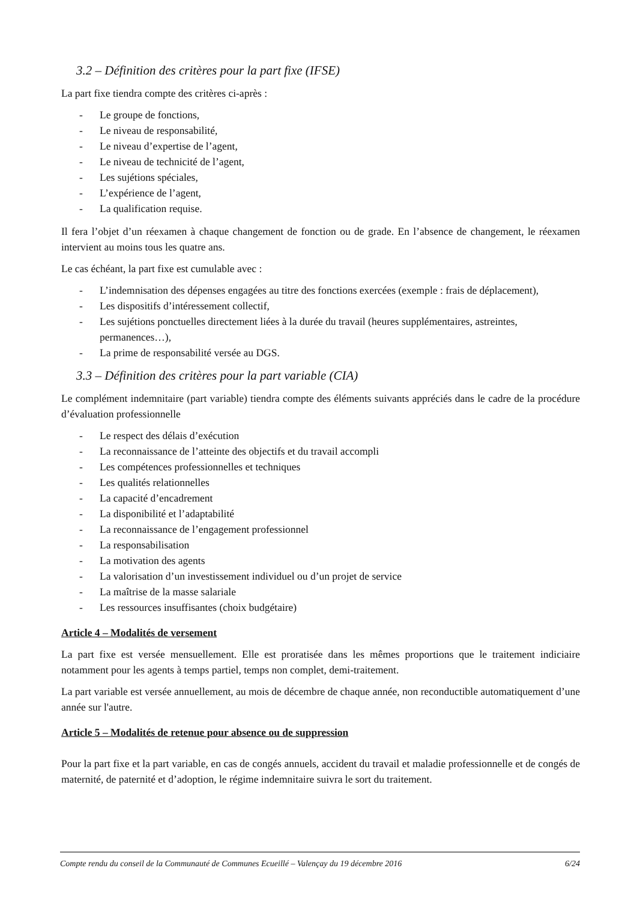3.2 – Définition des critères pour la part fixe (IFSE)
La part fixe tiendra compte des critères ci-après :
- Le groupe de fonctions,
- Le niveau de responsabilité,
- Le niveau d’expertise de l’agent,
- Le niveau de technicité de l’agent,
- Les sujétions spéciales,
- L’expérience de l’agent,
- La qualification requise.
Il fera l’objet d’un réexamen à chaque changement de fonction ou de grade. En l’absence de changement, le réexamen intervient au moins tous les quatre ans.
Le cas échéant, la part fixe est cumulable avec :
- L’indemnisation des dépenses engagées au titre des fonctions exercées (exemple : frais de déplacement),
- Les dispositifs d’intéressement collectif,
- Les sujétions ponctuelles directement liées à la durée du travail (heures supplémentaires, astreintes, permanences…),
- La prime de responsabilité versée au DGS.
3.3 – Définition des critères pour la part variable (CIA)
Le complément indemnitaire (part variable) tiendra compte des éléments suivants appréciés dans le cadre de la procédure d’évaluation professionnelle
- Le respect des délais d’exécution
- La reconnaissance de l’atteinte des objectifs et du travail accompli
- Les compétences professionnelles et techniques
- Les qualités relationnelles
- La capacité d’encadrement
- La disponibilité et l’adaptabilité
- La reconnaissance de l’engagement professionnel
- La responsabilisation
- La motivation des agents
- La valorisation d’un investissement individuel ou d’un projet de service
- La maîtrise de la masse salariale
- Les ressources insuffisantes (choix budgétaire)
Article 4 – Modalités de versement
La part fixe est versée mensuellement. Elle est proratisée dans les mêmes proportions que le traitement indiciaire notamment pour les agents à temps partiel, temps non complet, demi-traitement.
La part variable est versée annuellement, au mois de décembre de chaque année, non reconductible automatiquement d’une année sur l'autre.
Article 5 – Modalités de retenue pour absence ou de suppression
Pour la part fixe et la part variable, en cas de congés annuels, accident du travail et maladie professionnelle et de congés de maternité, de paternité et d’adoption, le régime indemnitaire suivra le sort du traitement.
Compte rendu du conseil de la Communauté de Communes Ecueillé – Valençay du 19 décembre 2016 6/24